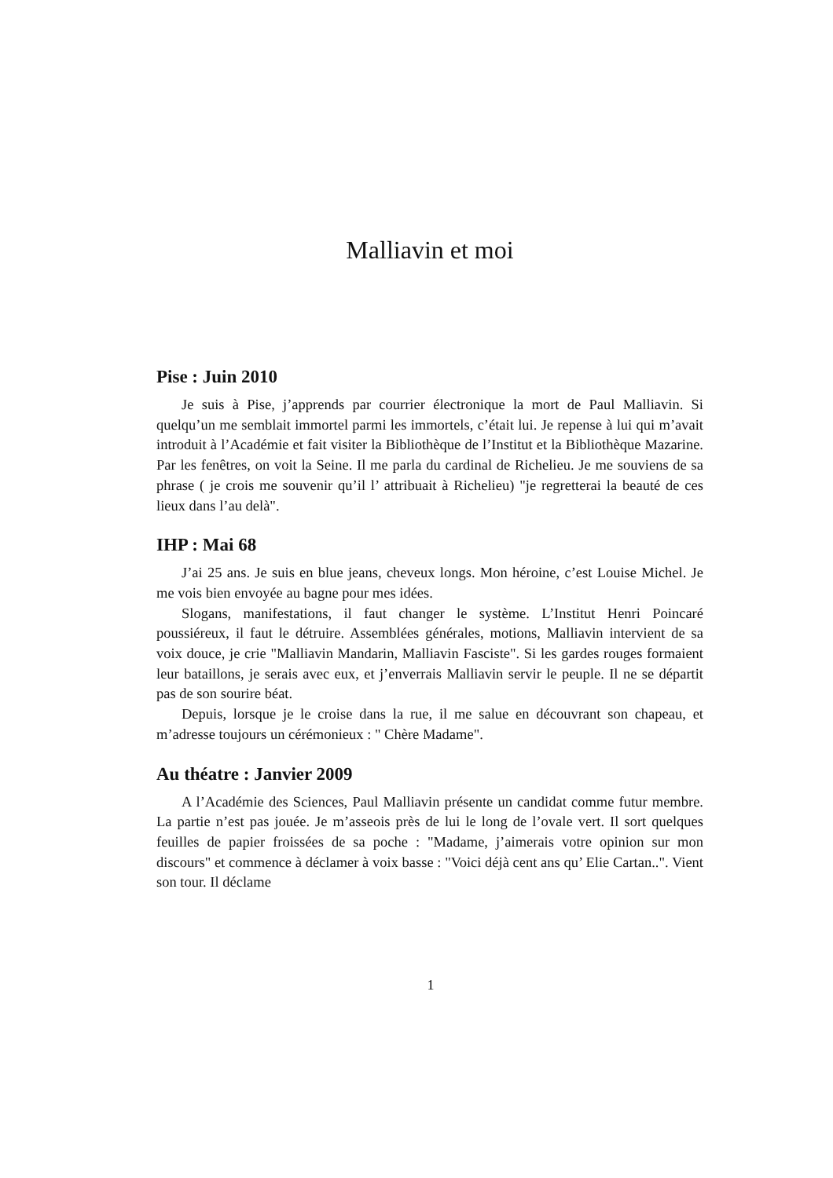Malliavin et moi
Pise : Juin 2010
Je suis à Pise, j’apprends par courrier électronique la mort de Paul Malliavin. Si quelqu’un me semblait immortel parmi les immortels, c’était lui. Je repense à lui qui m’avait introduit à l’Académie et fait visiter la Bibliothèque de l’Institut et la Bibliothèque Mazarine. Par les fenêtres, on voit la Seine. Il me parla du cardinal de Richelieu. Je me souviens de sa phrase ( je crois me souvenir qu’il l’ attribuait à Richelieu) "je regretterai la beauté de ces lieux dans l’au delà".
IHP : Mai 68
J’ai 25 ans. Je suis en blue jeans, cheveux longs. Mon héroine, c’est Louise Michel. Je me vois bien envoyée au bagne pour mes idées.
Slogans, manifestations, il faut changer le système. L’Institut Henri Poincaré poussiéreux, il faut le détruire. Assemblées générales, motions, Malliavin intervient de sa voix douce, je crie "Malliavin Mandarin, Malliavin Fasciste". Si les gardes rouges formaient leur bataillons, je serais avec eux, et j’enverrais Malliavin servir le peuple. Il ne se départit pas de son sourire béat.
Depuis, lorsque je le croise dans la rue, il me salue en découvrant son chapeau, et m’adresse toujours un cérémonieux : " Chère Madame".
Au théatre : Janvier 2009
A l’Académie des Sciences, Paul Malliavin présente un candidat comme futur membre. La partie n’est pas jouée. Je m’asseois près de lui le long de l’ovale vert. Il sort quelques feuilles de papier froissées de sa poche : "Madame, j’aimerais votre opinion sur mon discours" et commence à déclamer à voix basse : "Voici déjà cent ans qu’ Elie Cartan..". Vient son tour. Il déclame
1